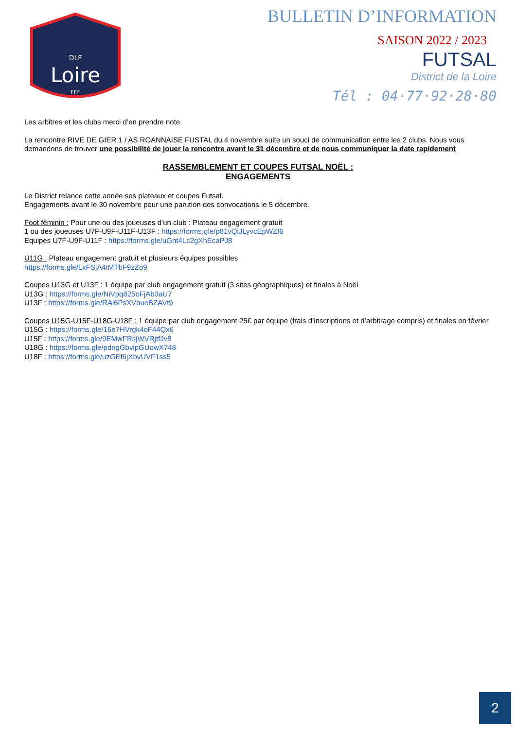Loire
DLF
FFF
BULLETIN D’INFORMATION
SAISON 2022 / 2023
FUTSAL
District de la Loire
Tél : 04·77·92·28·80
Les arbitres et les clubs merci d’en prendre note
La rencontre RIVE DE GIER 1 / AS ROANNAISE FUSTAL du 4 novembre suite un souci de communication entre les 2 clubs. Nous vous demandons de trouver une possibilité de jouer la rencontre avant le 31 décembre et de nous communiquer la date rapidement
RASSEMBLEMENT ET COUPES FUTSAL NOËL :
ENGAGEMENTS
Le District relance cette année ses plateaux et coupes Futsal.
Engagements avant le 30 novembre pour une parution des convocations le 5 décembre.
Foot féminin : Pour une ou des joueuses d’un club : Plateau engagement gratuit
1 ou des joueuses U7F-U9F-U11F-U13F : https://forms.gle/p81vQiJLyvcEpWZf6
Equipes U7F-U9F-U11F : https://forms.gle/uGnt4Lc2gXhEcaPJ8
U11G : Plateau engagement gratuit et plusieurs équipes possibles
https://forms.gle/LxFSjA4tMTbF9zZo9
Coupes U13G et U13F : 1 équipe par club engagement gratuit (3 sites géographiques) et finales à Noël
U13G : https://forms.gle/NiVpq825oFjAb3aU7
U13F : https://forms.gle/RAi6PsXVbueBZAVt9
Coupes U15G-U15F-U18G-U18F : 1 équipe par club engagement 25€ par équipe (frais d’inscriptions et d’arbitrage compris) et finales en février
U15G : https://forms.gle/16e7HVrgk4oF44Qx6
U15F : https://forms.gle/9EMwFRsjWVRjtfJv8
U18G : https://forms.gle/pdngGbvipGUowX748
U18F : https://forms.gle/uzGEf6jXbvUVF1ss5
2